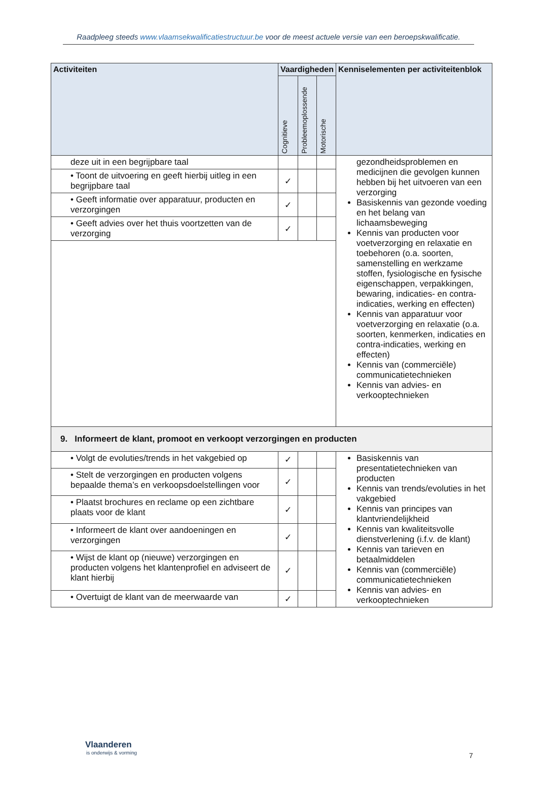Raadpleeg steeds www.vlaamsekwalificatiestructuur.be voor de meest actuele versie van een beroepskwalificatie.
| Activiteiten | Vaardigheden | | | Kenniselementen per activiteitenblok |
| --- | --- | --- | --- | --- |
| | Cognitieve | Probleemoplossende | Motorische | |
| deze uit in een begrijpbare taal | | | | gezondheidsproblemen en medicijnen die gevolgen kunnen hebben bij het uitvoeren van een verzorging Basiskennis van gezonde voeding en het belang van lichaamsbeweging Kennis van producten voor voetverzorging en relaxatie en toebehoren (o.a. soorten, samenstelling en werkzame stoffen, fysiologische en fysische eigenschappen, verpakkingen, bewaring, indicaties- en contra-indicaties, werking en effecten) Kennis van apparatuur voor voetverzorging en relaxatie (o.a. soorten, kenmerken, indicaties en contra-indicaties, werking en effecten) Kennis van (commerciële) communicatietechnieken Kennis van advies- en verkooptechnieken |
| • Toont de uitvoering en geeft hierbij uitleg in een begrijpbare taal | ✓ | | | |
| • Geeft informatie over apparatuur, producten en verzorgingen | ✓ | | | |
| • Geeft advies over het thuis voortzetten van de verzorging | ✓ | | | |
| 9. Informeert de klant, promoot en verkoopt verzorgingen en producten | | | | |
| • Volgt de evoluties/trends in het vakgebied op | ✓ | | | Basiskennis van presentatietechnieken van producten Kennis van trends/evoluties in het vakgebied Kennis van principes van klantvriendelijkheid Kennis van kwaliteitsvolle dienstverlening (i.f.v. de klant) Kennis van tarieven en betaalmiddelen Kennis van (commerciële) communicatietechnieken Kennis van advies- en verkooptechnieken |
| • Stelt de verzorgingen en producten volgens bepaalde thema’s en verkoopsdoelstellingen voor | ✓ | | | |
| • Plaatst brochures en reclame op een zichtbare plaats voor de klant | ✓ | | | |
| • Informeert de klant over aandoeningen en verzorgingen | ✓ | | | |
| • Wijst de klant op (nieuwe) verzorgingen en producten volgens het klantenprofiel en adviseert de klant hierbij | ✓ | | | |
| • Overtuigt de klant van de meerwaarde van | ✓ | | | |
Vlaanderen
is onderwijs & vorming
7